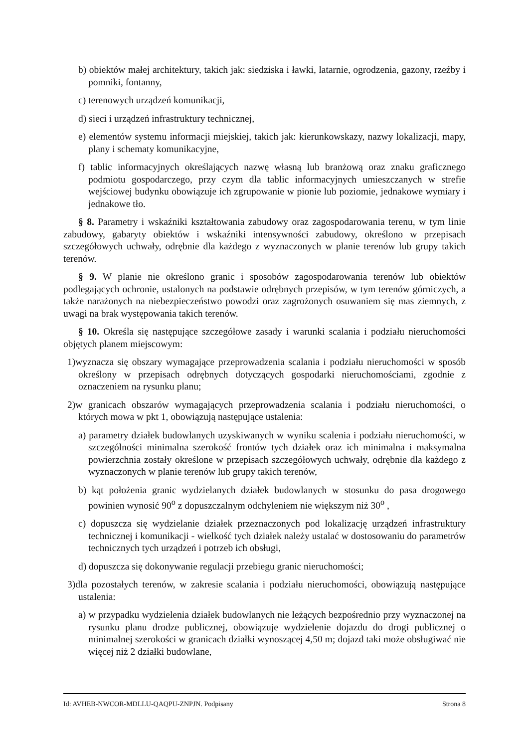b) obiektów małej architektury, takich jak: siedziska i ławki, latarnie, ogrodzenia, gazony, rzeźby i pomniki, fontanny,
c) terenowych urządzeń komunikacji,
d) sieci i urządzeń infrastruktury technicznej,
e) elementów systemu informacji miejskiej, takich jak: kierunkowskazy, nazwy lokalizacji, mapy, plany i schematy komunikacyjne,
f) tablic informacyjnych określających nazwę własną lub branżową oraz znaku graficznego podmiotu gospodarczego, przy czym dla tablic informacyjnych umieszczanych w strefie wejściowej budynku obowiązuje ich zgrupowanie w pionie lub poziomie, jednakowe wymiary i jednakowe tło.
§ 8. Parametry i wskaźniki kształtowania zabudowy oraz zagospodarowania terenu, w tym linie zabudowy, gabaryty obiektów i wskaźniki intensywności zabudowy, określono w przepisach szczegółowych uchwały, odrębnie dla każdego z wyznaczonych w planie terenów lub grupy takich terenów.
§ 9. W planie nie określono granic i sposobów zagospodarowania terenów lub obiektów podlegających ochronie, ustalonych na podstawie odrębnych przepisów, w tym terenów górniczych, a także narażonych na niebezpieczeństwo powodzi oraz zagrożonych osuwaniem się mas ziemnych, z uwagi na brak występowania takich terenów.
§ 10. Określa się następujące szczegółowe zasady i warunki scalania i podziału nieruchomości objętych planem miejscowym:
1)wyznacza się obszary wymagające przeprowadzenia scalania i podziału nieruchomości w sposób określony w przepisach odrębnych dotyczących gospodarki nieruchomościami, zgodnie z oznaczeniem na rysunku planu;
2)w granicach obszarów wymagających przeprowadzenia scalania i podziału nieruchomości, o których mowa w pkt 1, obowiązują następujące ustalenia:
a) parametry działek budowlanych uzyskiwanych w wyniku scalenia i podziału nieruchomości, w szczególności minimalna szerokość frontów tych działek oraz ich minimalna i maksymalna powierzchnia zostały określone w przepisach szczegółowych uchwały, odrębnie dla każdego z wyznaczonych w planie terenów lub grupy takich terenów,
b) kąt położenia granic wydzielanych działek budowlanych w stosunku do pasa drogowego powinien wynosić 90<sup>o</sup> z dopuszczalnym odchyleniem nie większym niż 30<sup>o</sup> ,
c) dopuszcza się wydzielanie działek przeznaczonych pod lokalizację urządzeń infrastruktury technicznej i komunikacji - wielkość tych działek należy ustalać w dostosowaniu do parametrów technicznych tych urządzeń i potrzeb ich obsługi,
d) dopuszcza się dokonywanie regulacji przebiegu granic nieruchomości;
3)dla pozostałych terenów, w zakresie scalania i podziału nieruchomości, obowiązują następujące ustalenia:
a) w przypadku wydzielenia działek budowlanych nie leżących bezpośrednio przy wyznaczonej na rysunku planu drodze publicznej, obowiązuje wydzielenie dojazdu do drogi publicznej o minimalnej szerokości w granicach działki wynoszącej 4,50 m; dojazd taki może obsługiwać nie więcej niż 2 działki budowlane,
Id: AVHEB-NWCOR-MDLLU-QAQPU-ZNPJN. Podpisany Strona 8